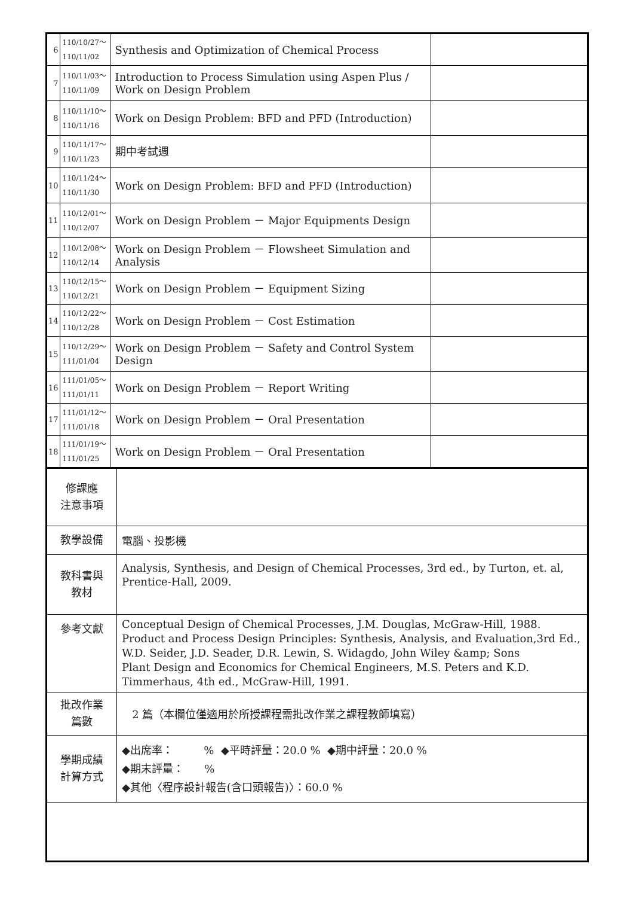| 6 | 110/10/27～ 110/11/02 | Synthesis and Optimization of Chemical Process | |
| 7 | 110/11/03～ 110/11/09 | Introduction to Process Simulation using Aspen Plus / Work on Design Problem | |
| 8 | 110/11/10～ 110/11/16 | Work on Design Problem: BFD and PFD (Introduction) | |
| 9 | 110/11/17～ 110/11/23 | 期中考試週 | |
| 10 | 110/11/24～ 110/11/30 | Work on Design Problem: BFD and PFD (Introduction) | |
| 11 | 110/12/01～ 110/12/07 | Work on Design Problem － Major Equipments Design | |
| 12 | 110/12/08～ 110/12/14 | Work on Design Problem － Flowsheet Simulation and Analysis | |
| 13 | 110/12/15～ 110/12/21 | Work on Design Problem － Equipment Sizing | |
| 14 | 110/12/22～ 110/12/28 | Work on Design Problem － Cost Estimation | |
| 15 | 110/12/29～ 111/01/04 | Work on Design Problem － Safety and Control System Design | |
| 16 | 111/01/05～ 111/01/11 | Work on Design Problem － Report Writing | |
| 17 | 111/01/12～ 111/01/18 | Work on Design Problem － Oral Presentation | |
| 18 | 111/01/19～ 111/01/25 | Work on Design Problem － Oral Presentation | |
| 修課應 注意事項 | |
| 教學設備 | 電腦、投影機 |
| 教科書與 教材 | Analysis, Synthesis, and Design of Chemical Processes, 3rd ed., by Turton, et. al, Prentice-Hall, 2009. |
| 參考文獻 | Conceptual Design of Chemical Processes, J.M. Douglas, McGraw-Hill, 1988. Product and Process Design Principles: Synthesis, Analysis, and Evaluation,3rd Ed., W.D. Seider, J.D. Seader, D.R. Lewin, S. Widagdo, John Wiley &amp; Sons Plant Design and Economics for Chemical Engineers, M.S. Peters and K.D. Timmerhaus, 4th ed., McGraw-Hill, 1991. |
| 批改作業 篇數 | 2 篇（本欄位僅適用於所授課程需批改作業之課程教師填寫） |
| 學期成績 計算方式 | ◆出席率： % ◆平時評量：20.0 % ◆期中評量：20.0 % ◆期末評量： % ◆其他〈程序設計報告(含口頭報告)〉：60.0 % |